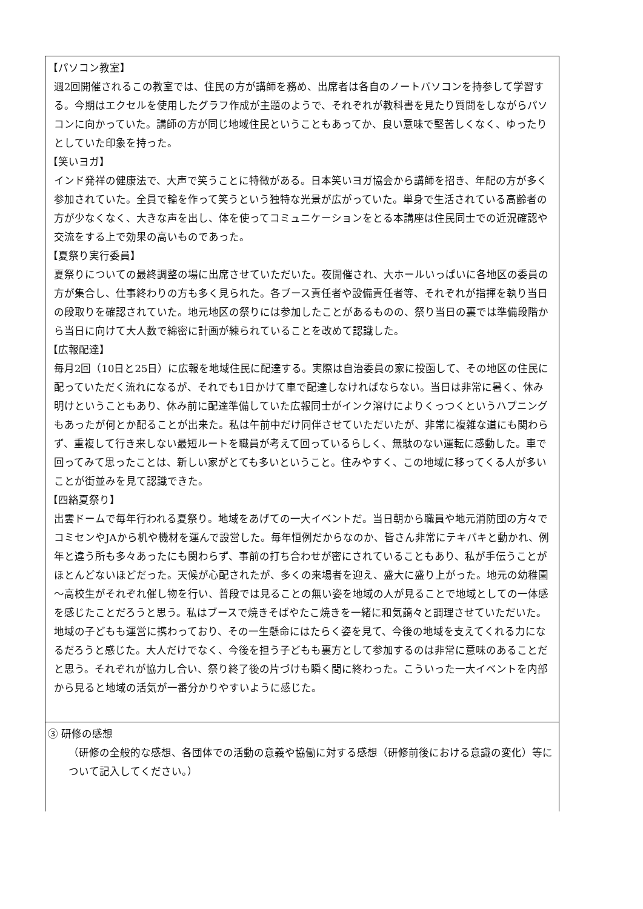【パソコン教室】
週2回開催されるこの教室では、住民の方が講師を務め、出席者は各自のノートパソコンを持参して学習する。今期はエクセルを使用したグラフ作成が主題のようで、それぞれが教科書を見たり質問をしながらパソコンに向かっていた。講師の方が同じ地域住民ということもあってか、良い意味で堅苦しくなく、ゆったりとしていた印象を持った。
【笑いヨガ】
インド発祥の健康法で、大声で笑うことに特徴がある。日本笑いヨガ協会から講師を招き、年配の方が多く参加されていた。全員で輪を作って笑うという独特な光景が広がっていた。単身で生活されている高齢者の方が少なくなく、大きな声を出し、体を使ってコミュニケーションをとる本講座は住民同士での近況確認や交流をする上で効果の高いものであった。
【夏祭り実行委員】
夏祭りについての最終調整の場に出席させていただいた。夜開催され、大ホールいっぱいに各地区の委員の方が集合し、仕事終わりの方も多く見られた。各ブース責任者や設備責任者等、それぞれが指揮を執り当日の段取りを確認されていた。地元地区の祭りには参加したことがあるものの、祭り当日の裏では準備段階から当日に向けて大人数で綿密に計画が練られていることを改めて認識した。
【広報配達】
毎月2回（10日と25日）に広報を地域住民に配達する。実際は自治委員の家に投函して、その地区の住民に配っていただく流れになるが、それでも1日かけて車で配達しなければならない。当日は非常に暑く、休み明けということもあり、休み前に配達準備していた広報同士がインク溶けによりくっつくというハプニングもあったが何とか配ることが出来た。私は午前中だけ同伴させていただいたが、非常に複雑な道にも関わらず、重複して行き来しない最短ルートを職員が考えて回っているらしく、無駄のない運転に感動した。車で回ってみて思ったことは、新しい家がとても多いということ。住みやすく、この地域に移ってくる人が多いことが街並みを見て認識できた。
【四絡夏祭り】
出雲ドームで毎年行われる夏祭り。地域をあげての一大イベントだ。当日朝から職員や地元消防団の方々でコミセンやJAから机や機材を運んで設営した。毎年恒例だからなのか、皆さん非常にテキパキと動かれ、例年と違う所も多々あったにも関わらず、事前の打ち合わせが密にされていることもあり、私が手伝うことがほとんどないほどだった。天候が心配されたが、多くの来場者を迎え、盛大に盛り上がった。地元の幼稚園～高校生がそれぞれ催し物を行い、普段では見ることの無い姿を地域の人が見ることで地域としての一体感を感じたことだろうと思う。私はブースで焼きそばやたこ焼きを一緒に和気藹々と調理させていただいた。地域の子どもも運営に携わっており、その一生懸命にはたらく姿を見て、今後の地域を支えてくれる力になるだろうと感じた。大人だけでなく、今後を担う子どもも裏方として参加するのは非常に意味のあることだと思う。それぞれが協力し合い、祭り終了後の片づけも瞬く間に終わった。こういった一大イベントを内部から見ると地域の活気が一番分かりやすいように感じた。
③ 研修の感想
（研修の全般的な感想、各団体での活動の意義や協働に対する感想（研修前後における意識の変化）等について記入してください。）